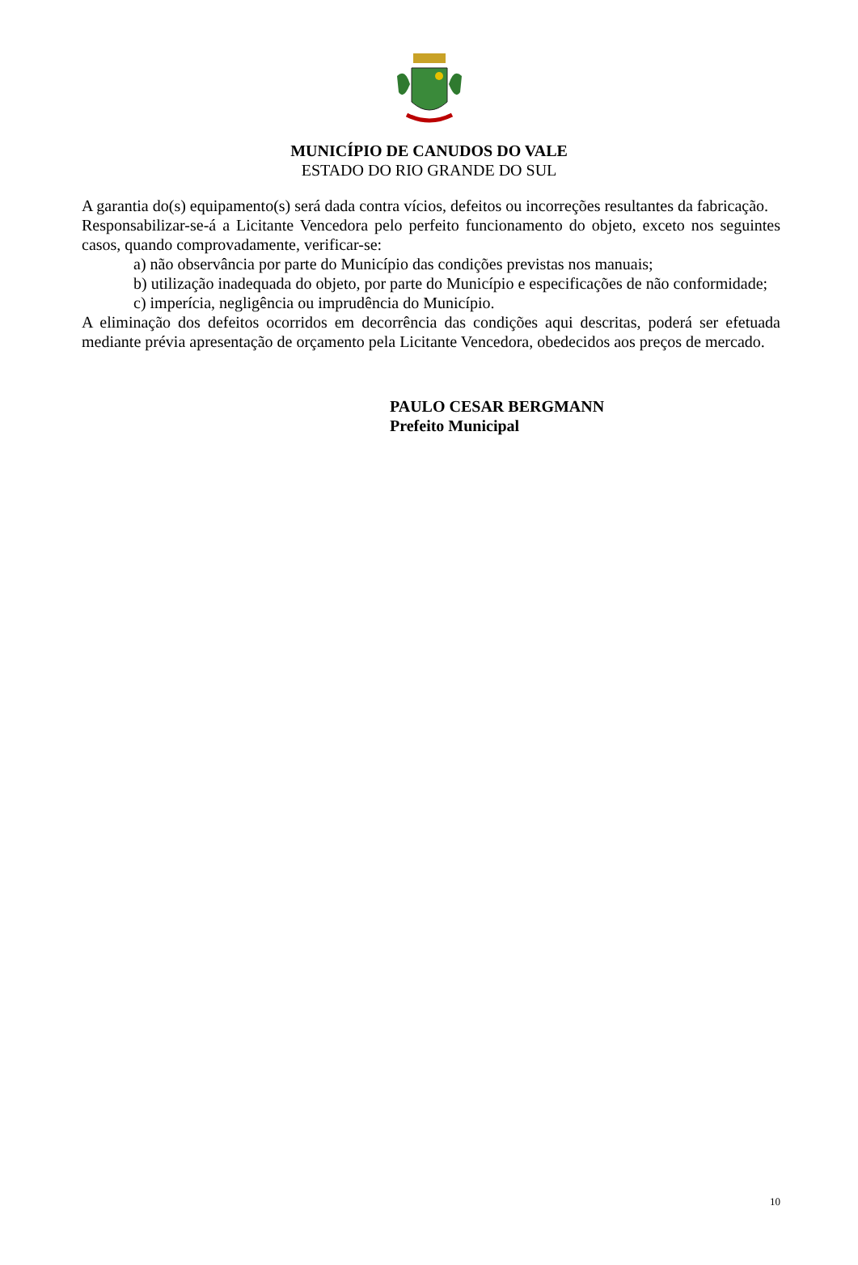MUNICÍPIO DE CANUDOS DO VALE
ESTADO DO RIO GRANDE DO SUL
A garantia do(s) equipamento(s) será dada contra vícios, defeitos ou incorreções resultantes da fabricação.
Responsabilizar-se-á a Licitante Vencedora pelo perfeito funcionamento do objeto, exceto nos seguintes casos, quando comprovadamente, verificar-se:
a) não observância por parte do Município das condições previstas nos manuais;
b) utilização inadequada do objeto, por parte do Município e especificações de não conformidade;
c) imperícia, negligência ou imprudência do Município.
A eliminação dos defeitos ocorridos em decorrência das condições aqui descritas, poderá ser efetuada mediante prévia apresentação de orçamento pela Licitante Vencedora, obedecidos aos preços de mercado.
PAULO CESAR BERGMANN
Prefeito Municipal
10